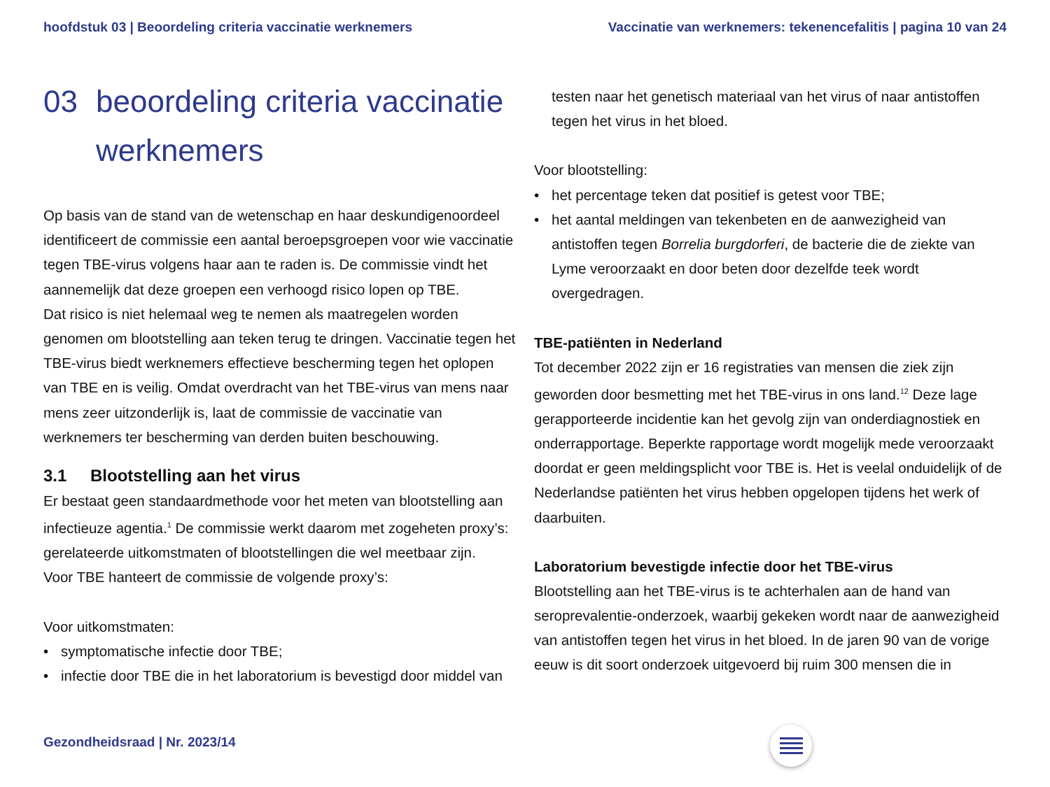hoofdstuk 03 | Beoordeling criteria vaccinatie werknemers Vaccinatie van werknemers: tekenencefalitis | pagina 10 van 24
03 beoordeling criteria vaccinatie werknemers
Op basis van de stand van de wetenschap en haar deskundigenoordeel identificeert de commissie een aantal beroepsgroepen voor wie vaccinatie tegen TBE-virus volgens haar aan te raden is. De commissie vindt het aannemelijk dat deze groepen een verhoogd risico lopen op TBE.
Dat risico is niet helemaal weg te nemen als maatregelen worden genomen om blootstelling aan teken terug te dringen. Vaccinatie tegen het TBE-virus biedt werknemers effectieve bescherming tegen het oplopen van TBE en is veilig. Omdat overdracht van het TBE-virus van mens naar mens zeer uitzonderlijk is, laat de commissie de vaccinatie van werknemers ter bescherming van derden buiten beschouwing.
3.1 Blootstelling aan het virus
Er bestaat geen standaardmethode voor het meten van blootstelling aan infectieuze agentia.<sup>1</sup> De commissie werkt daarom met zogeheten proxy’s: gerelateerde uitkomstmaten of blootstellingen die wel meetbaar zijn.
Voor TBE hanteert de commissie de volgende proxy’s:
Voor uitkomstmaten:
• symptomatische infectie door TBE;
• infectie door TBE die in het laboratorium is bevestigd door middel van
testen naar het genetisch materiaal van het virus of naar antistoffen tegen het virus in het bloed.
Voor blootstelling:
• het percentage teken dat positief is getest voor TBE;
• het aantal meldingen van tekenbeten en de aanwezigheid van antistoffen tegen Borrelia burgdorferi, de bacterie die de ziekte van Lyme veroorzaakt en door beten door dezelfde teek wordt overgedragen.
TBE-patiënten in Nederland
Tot december 2022 zijn er 16 registraties van mensen die ziek zijn geworden door besmetting met het TBE-virus in ons land.<sup>12</sup> Deze lage gerapporteerde incidentie kan het gevolg zijn van onderdiagnostiek en onderrapportage. Beperkte rapportage wordt mogelijk mede veroorzaakt doordat er geen meldingsplicht voor TBE is. Het is veelal onduidelijk of de Nederlandse patiënten het virus hebben opgelopen tijdens het werk of daarbuiten.
Laboratorium bevestigde infectie door het TBE-virus
Blootstelling aan het TBE-virus is te achterhalen aan de hand van seroprevalentie-onderzoek, waarbij gekeken wordt naar de aanwezigheid van antistoffen tegen het virus in het bloed. In de jaren 90 van de vorige eeuw is dit soort onderzoek uitgevoerd bij ruim 300 mensen die in
Gezondheidsraad | Nr. 2023/14